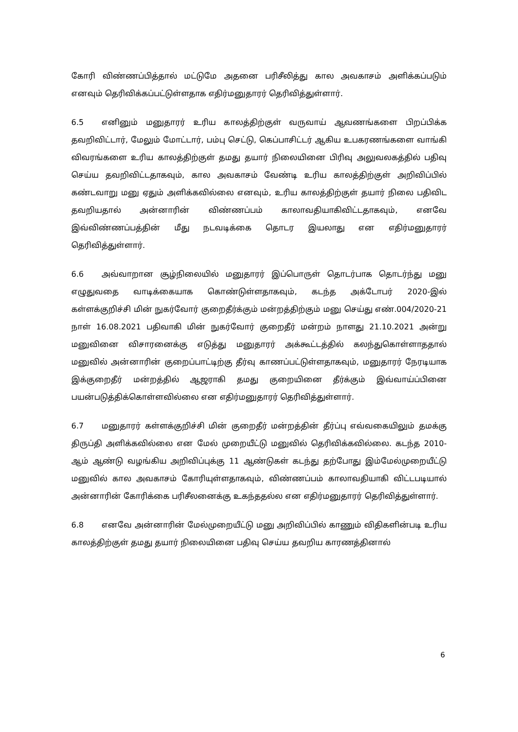கோரி விண்ணப்பித்தால் மட்டுமே அதனை பரிசீலித்து கால அவகாசம் அளிக்கப்படும் எனவும் தெரிவிக்கப்பட்டுள்ளதாக எதிர்மனுதாரர் தெரிவித்துள்ளார்.
6.5 எனினும் மனுதாரர் உரிய காலத்திற்குள் வருவாய் ஆவணங்களை பிறப்பிக்க தவறிவிட்டார், மேலும் மோட்டார், பம்பு செட்டு, கெப்பாசிட்டர் ஆகிய உபகரணங்களை வாங்கி விவரங்களை உரிய காலத்திற்குள் தமது தயார் நிலையினை பிரிவு அலுவலகத்தில் பதிவு செய்ய தவறிவிட்டதாகவும், கால அவகாசம் வேண்டி உரிய காலத்திற்குள் அறிவிப்பில் கண்டவாறு மனு ஏதும் அளிக்கவில்லை எனவும், உரிய காலத்திற்குள் தயார் நிலை பதிவிட தவறியதால் அன்னாரின் விண்ணப்பம் காலாவதியாகிவிட்டதாகவும், எனவே இவ்விண்ணப்பத்தின் மீது நடவடிக்கை தொடர இயலாது என எதிர்மனுதாரர் தெரிவித்துள்ளார்.
6.6 அவ்வாறான சூழ்நிலையில் மனுதாரர் இப்பொருள் தொடர்பாக தொடர்ந்து மனு எழுதுவதை வாடிக்கையாக கொண்டுள்ளதாகவும், கடந்த அக்டோபர் 2020-இல் கள்ளக்குறிச்சி மின் நுகர்வோர் குறைதீர்க்கும் மன்றத்திற்கும் மனு செய்து எண்.004/2020-21 நாள் 16.08.2021 பதிவாகி மின் நுகர்வோர் குறைதீர் மன்றம் நாளது 21.10.2021 அன்று மனுவினை விசாரனைக்கு எடுத்து மனுதாரர் அக்கூட்டத்தில் கலந்துகொள்ளாததால் மனுவில் அன்னாரின் குறைப்பாட்டிற்கு தீர்வு காணப்பட்டுள்ளதாகவும், மனுதாரர் நேரடியாக இக்குறைதீர் மன்றத்தில் ஆஜராகி தமது குறையினை தீர்க்கும் இவ்வாய்ப்பினை பயன்படுத்திக்கொள்ளவில்லை என எதிர்மனுதாரர் தெரிவித்துள்ளார்.
6.7 மனுதாரர் கள்ளக்குறிச்சி மின் குறைதீர் மன்றத்தின் தீர்ப்பு எவ்வகையிலும் தமக்கு திருப்தி அளிக்கவில்லை என மேல் முறையீட்டு மனுவில் தெரிவிக்கவில்லை. கடந்த 2010-ஆம் ஆண்டு வழங்கிய அறிவிப்புக்கு 11 ஆண்டுகள் கடந்து தற்போது இம்மேல்முறையீட்டு மனுவில் கால அவகாசம் கோரியுள்ளதாகவும், விண்ணப்பம் காலாவதியாகி விட்டபடியால் அன்னாரின் கோரிக்கை பரிசீலனைக்கு உகந்ததல்ல என எதிர்மனுதாரர் தெரிவித்துள்ளார்.
6.8 எனவே அன்னாரின் மேல்முறையீட்டு மனு அறிவிப்பில் காணும் விதிகளின்படி உரிய காலத்திற்குள் தமது தயார் நிலையினை பதிவு செய்ய தவறிய காரணத்தினால்
6